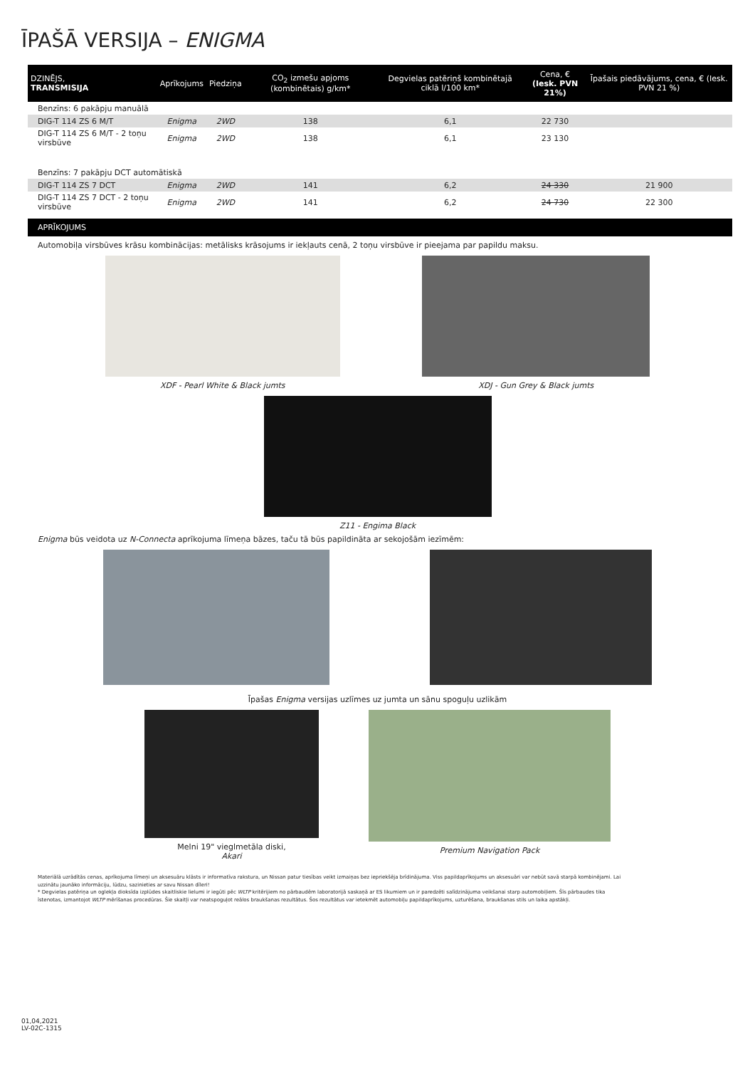ĪPAŠĀ VERSIJA – ENIGMA
| DZINĒJS, TRANSMISIJA | Aprīkojums | Piedziņa | CO<sub>2</sub> izmešu apjoms (kombinētais) g/km* | Degvielas patēriņš kombinētajā ciklā l/100 km* | Cena, € (Iesk. PVN 21%) | Īpašais piedāvājums, cena, € (Iesk. PVN 21 %) |
| --- | --- | --- | --- | --- | --- | --- |
| Benzīns: 6 pakāpju manuālā | | | | | | |
| DIG-T 114 ZS 6 M/T | Enigma | 2WD | 138 | 6,1 | 22 730 | |
| DIG-T 114 ZS 6 M/T - 2 toņu virsbūve | Enigma | 2WD | 138 | 6,1 | 23 130 | |
| Benzīns: 7 pakāpju DCT automātiskā | | | | | | |
| DIG-T 114 ZS 7 DCT | Enigma | 2WD | 141 | 6,2 | 24 330 | 21 900 |
| DIG-T 114 ZS 7 DCT - 2 toņu virsbūve | Enigma | 2WD | 141 | 6,2 | 24 730 | 22 300 |
APRĪKOJUMS
Automobiļa virsbūves krāsu kombinācijas: metālisks krāsojums ir iekļauts cenā, 2 toņu virsbūve ir pieejama par papildu maksu.
XDF - Pearl White & Black jumts
XDJ - Gun Grey & Black jumts
Z11 - Engima Black
Enigma būs veidota uz N-Connecta aprīkojuma līmeņa bāzes, taču tā būs papildināta ar sekojošām iezīmēm:
Īpašas Enigma versijas uzlīmes uz jumta un sānu spoguļu uzlikām
Melni 19" vieglmetāla diski,
Akari
Premium Navigation Pack
Materiālā uzrādītās cenas, aprīkojuma līmeņi un aksesuāru klāsts ir informatīva rakstura, un Nissan patur tiesības veikt izmaiņas bez iepriekšēja brīdinājuma. Viss papildaprīkojums un aksesuāri var nebūt savā starpā kombinējami. Lai uzzinātu jaunāko informāciju, lūdzu, sazinieties ar savu Nissan dīleri!
* Degvielas patēriņa un oglekļa dioksīda izplūdes skaitliskie lielumi ir iegūti pēc WLTP kritērijiem no pārbaudēm laboratorijā saskaņā ar ES likumiem un ir paredzēti salīdzinājuma veikšanai starp automobiļiem. Šīs pārbaudes tika īstenotas, izmantojot WLTP mērīšanas procedūras. Šie skaitļi var neatspoguļot reālos braukšanas rezultātus. Šos rezultātus var ietekmēt automobiļu papildaprīkojums, uzturēšana, braukšanas stils un laika apstākļi.
01,04,2021
LV-02C-1315